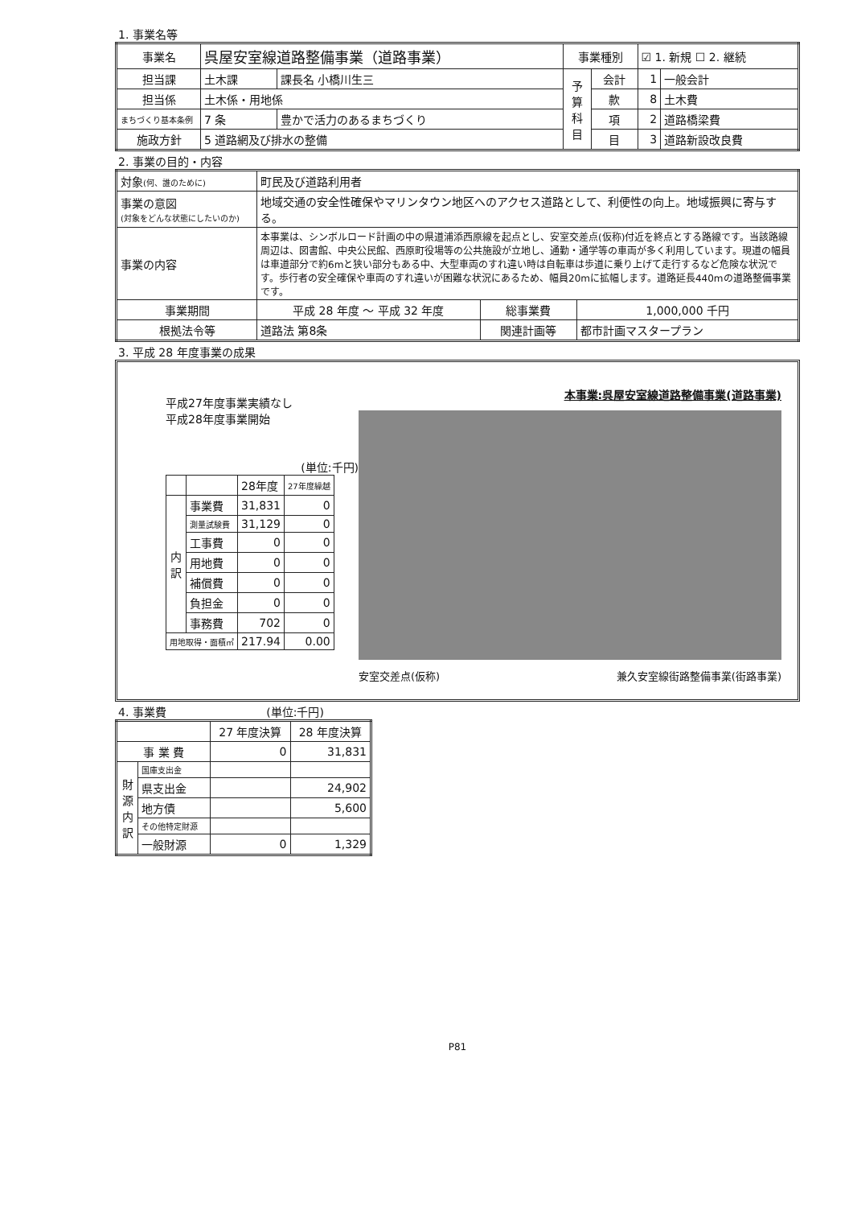1. 事業名等
| 事業名 | 呉屋安室線道路整備事業（道路事業） | | 事業種別 | | ☑ 1. 新規 ☐ 2. 継続 | |
| 担当課 | 土木課 | 課長名 小橋川生三 | 予 算 科 目 | 会計 | 1 | 一般会計 |
| 担当係 | 土木係・用地係 | | | 款 | 8 | 土木費 |
| まちづくり基本条例 | 7 条 | 豊かで活力のあるまちづくり | | 項 | 2 | 道路橋梁費 |
| 施政方針 | 5 道路網及び排水の整備 | | | 目 | 3 | 道路新設改良費 |
2. 事業の目的・内容
| 対象 (何、誰のために) | 町民及び道路利用者 | | |
| 事業の意図 (対象をどんな状態にしたいのか) | 地域交通の安全性確保やマリンタウン地区へのアクセス道路として、利便性の向上。地域振興に寄与する。 | | |
| 事業の内容 | 本事業は、シンボルロード計画の中の県道浦添西原線を起点とし、安室交差点(仮称)付近を終点とする路線です。当該路線周辺は、図書館、中央公民館、西原町役場等の公共施設が立地し、通勤・通学等の車両が多く利用しています。現道の幅員は車道部分で約6mと狭い部分もある中、大型車両のすれ違い時は自転車は歩道に乗り上げて走行するなど危険な状況です。歩行者の安全確保や車両のすれ違いが困難な状況にあるため、幅員20mに拡幅します。道路延長440mの道路整備事業です。 | | |
| 事業期間 | 平成 28 年度 ～ 平成 32 年度 | 総事業費 | 1,000,000 千円 |
| 根拠法令等 | 道路法 第8条 | 関連計画等 | 都市計画マスタープラン |
3. 平成 28 年度事業の成果
平成27年度事業実績なし
平成28年度事業開始
(単位:千円)
| | | 28年度 | 27年度繰越 |
| 内 訳 | 事業費 | 31,831 | 0 |
| | 測量試験費 | 31,129 | 0 |
| | 工事費 | 0 | 0 |
| | 用地費 | 0 | 0 |
| | 補償費 | 0 | 0 |
| | 負担金 | 0 | 0 |
| | 事務費 | 702 | 0 |
| 用地取得・面積㎡ | | 217.94 | 0.00 |
本事業:呉屋安室線道路整備事業(道路事業)
安室交差点(仮称) 兼久安室線街路整備事業(街路事業)
4. 事業費 (単位:千円)
| | | 27 年度決算 | 28 年度決算 |
| 事 業 費 | | 0 | 31,831 |
| 財 源 内 訳 | 国庫支出金 | | |
| | 県支出金 | | 24,902 |
| | 地方債 | | 5,600 |
| | その他特定財源 | | |
| | 一般財源 | 0 | 1,329 |
P81